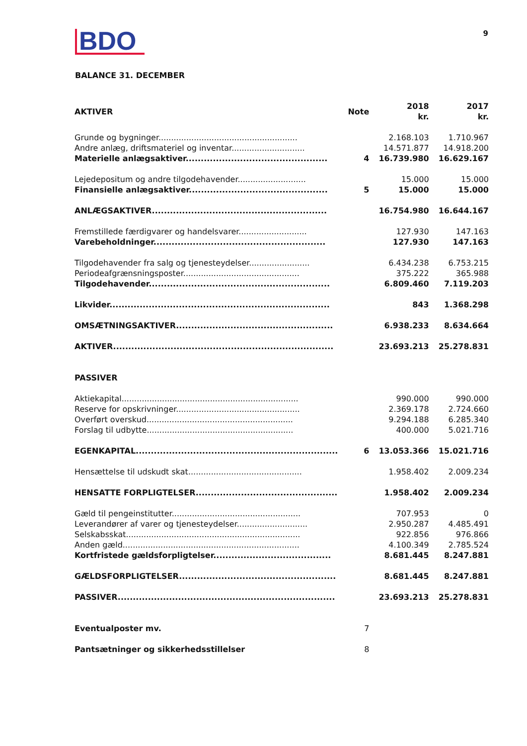BDO
9
BALANCE 31. DECEMBER
| AKTIVER | Note | 2018 kr. | 2017 kr. |
| --- | --- | --- | --- |
| Grunde og bygninger....................................................... | | 2.168.103 | 1.710.967 |
| Andre anlæg, driftsmateriel og inventar............................. | | 14.571.877 | 14.918.200 |
| Materielle anlægsaktiver............................................... | 4 | 16.739.980 | 16.629.167 |
| Lejedepositum og andre tilgodehavender........................... | | 15.000 | 15.000 |
| Finansielle anlægsaktiver.............................................. | 5 | 15.000 | 15.000 |
| ANLÆGSAKTIVER.......................................................... | | 16.754.980 | 16.644.167 |
| Fremstillede færdigvarer og handelsvarer........................... | | 127.930 | 147.163 |
| Varebeholdninger......................................................... | | 127.930 | 147.163 |
| Tilgodehavender fra salg og tjenesteydelser........................ | | 6.434.238 | 6.753.215 |
| Periodeafgrænsningsposter.............................................. | | 375.222 | 365.988 |
| Tilgodehavender............................................................ | | 6.809.460 | 7.119.203 |
| Likvider......................................................................... | | 843 | 1.368.298 |
| OMSÆTNINGSAKTIVER.................................................... | | 6.938.233 | 8.634.664 |
| AKTIVER......................................................................... | | 23.693.213 | 25.278.831 |
| PASSIVER | | | |
| Aktiekapital...................................................................... | | 990.000 | 990.000 |
| Reserve for opskrivninger................................................. | | 2.369.178 | 2.724.660 |
| Overført overskud.......................................................... | | 9.294.188 | 6.285.340 |
| Forslag til udbytte.......................................................... | | 400.000 | 5.021.716 |
| EGENKAPITAL................................................................... | 6 | 13.053.366 | 15.021.716 |
| Hensættelse til udskudt skat............................................. | | 1.958.402 | 2.009.234 |
| HENSATTE FORPLIGTELSER............................................... | | 1.958.402 | 2.009.234 |
| Gæld til pengeinstitutter................................................... | | 707.953 | 0 |
| Leverandører af varer og tjenesteydelser............................ | | 2.950.287 | 4.485.491 |
| Selskabsskat..................................................................... | | 922.856 | 976.866 |
| Anden gæld...................................................................... | | 4.100.349 | 2.785.524 |
| Kortfristede gældsforpligtelser....................................... | | 8.681.445 | 8.247.881 |
| GÆLDSFORPLIGTELSER.................................................... | | 8.681.445 | 8.247.881 |
| PASSIVER........................................................................ | | 23.693.213 | 25.278.831 |
| Eventualposter mv. | 7 | | |
| Pantsætninger og sikkerhedsstillelser | 8 | | |